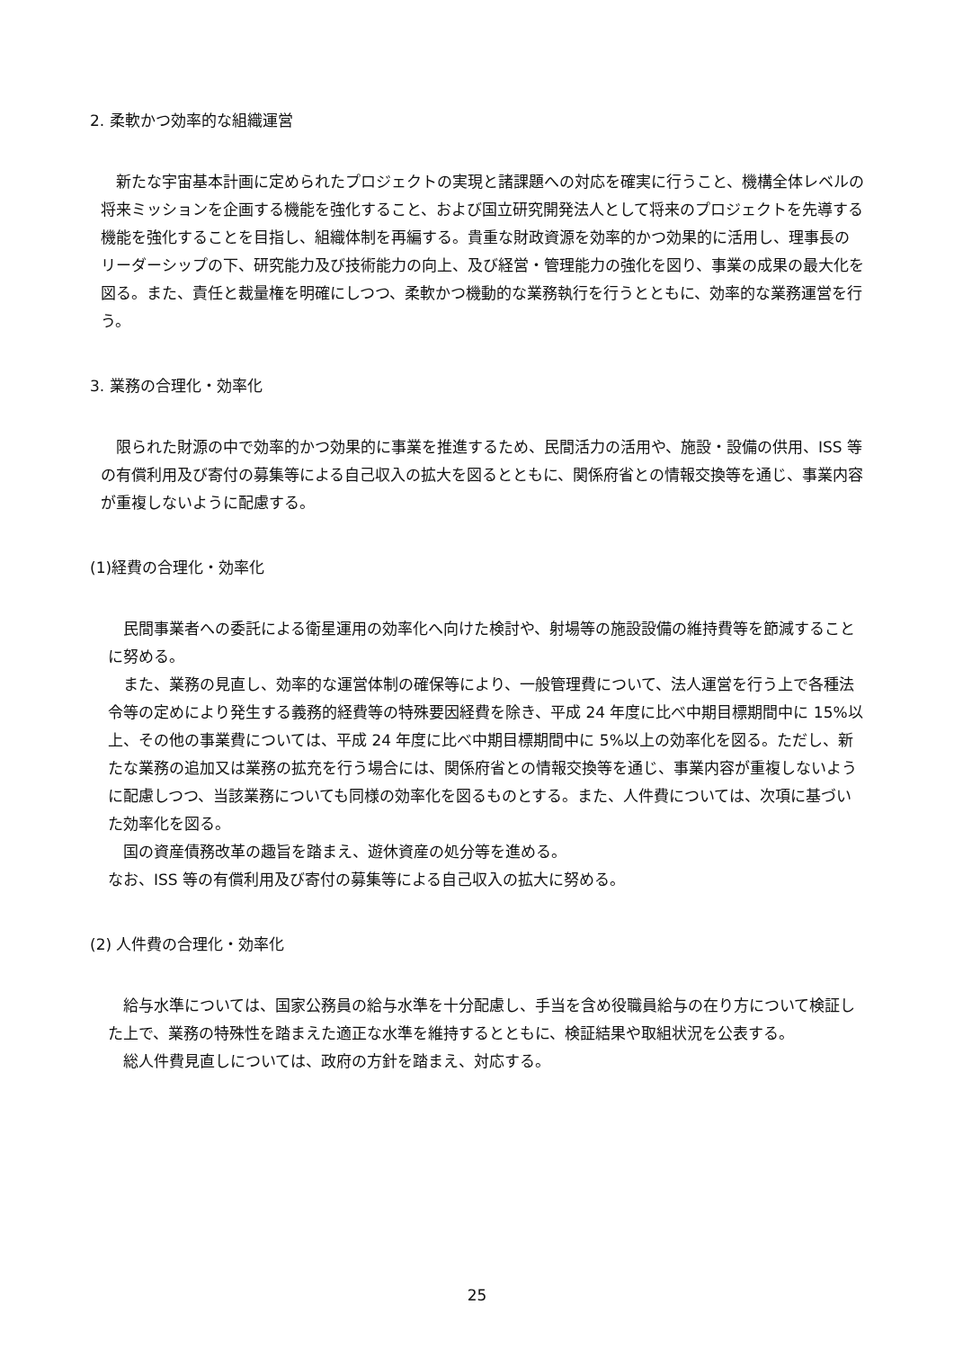2. 柔軟かつ効率的な組織運営
　新たな宇宙基本計画に定められたプロジェクトの実現と諸課題への対応を確実に行うこと、機構全体レベルの将来ミッションを企画する機能を強化すること、および国立研究開発法人として将来のプロジェクトを先導する機能を強化することを目指し、組織体制を再編する。貴重な財政資源を効率的かつ効果的に活用し、理事長のリーダーシップの下、研究能力及び技術能力の向上、及び経営・管理能力の強化を図り、事業の成果の最大化を図る。また、責任と裁量権を明確にしつつ、柔軟かつ機動的な業務執行を行うとともに、効率的な業務運営を行う。
3. 業務の合理化・効率化
　限られた財源の中で効率的かつ効果的に事業を推進するため、民間活力の活用や、施設・設備の供用、ISS 等の有償利用及び寄付の募集等による自己収入の拡大を図るとともに、関係府省との情報交換等を通じ、事業内容が重複しないように配慮する。
(1)経費の合理化・効率化
　民間事業者への委託による衛星運用の効率化へ向けた検討や、射場等の施設設備の維持費等を節減することに努める。
　また、業務の見直し、効率的な運営体制の確保等により、一般管理費について、法人運営を行う上で各種法令等の定めにより発生する義務的経費等の特殊要因経費を除き、平成 24 年度に比べ中期目標期間中に 15%以上、その他の事業費については、平成 24 年度に比べ中期目標期間中に 5%以上の効率化を図る。ただし、新たな業務の追加又は業務の拡充を行う場合には、関係府省との情報交換等を通じ、事業内容が重複しないように配慮しつつ、当該業務についても同様の効率化を図るものとする。また、人件費については、次項に基づいた効率化を図る。
　国の資産債務改革の趣旨を踏まえ、遊休資産の処分等を進める。
なお、ISS 等の有償利用及び寄付の募集等による自己収入の拡大に努める。
(2) 人件費の合理化・効率化
　給与水準については、国家公務員の給与水準を十分配慮し、手当を含め役職員給与の在り方について検証した上で、業務の特殊性を踏まえた適正な水準を維持するとともに、検証結果や取組状況を公表する。
　総人件費見直しについては、政府の方針を踏まえ、対応する。
25